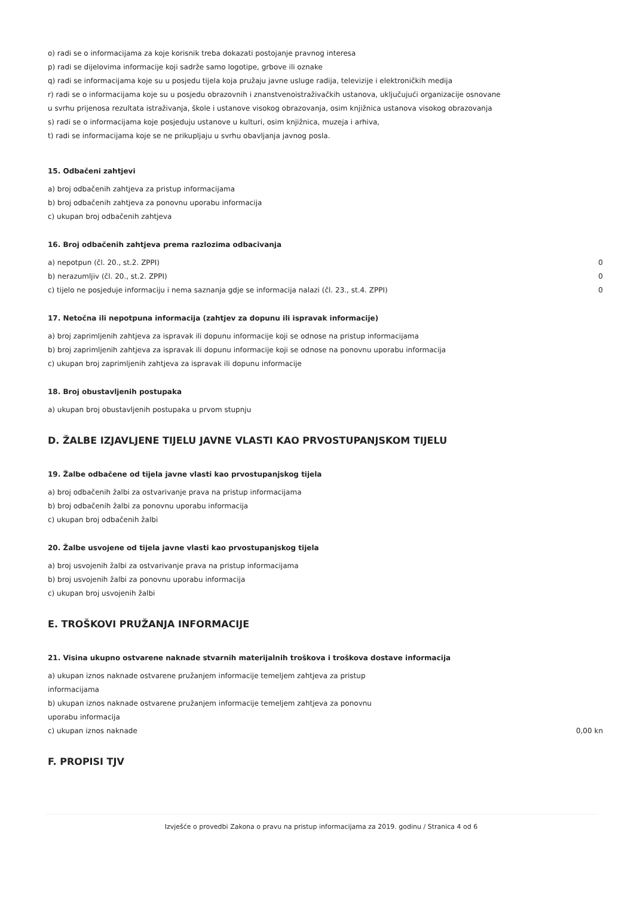o) radi se o informacijama za koje korisnik treba dokazati postojanje pravnog interesa
p) radi se dijelovima informacije koji sadrže samo logotipe, grbove ili oznake
q) radi se informacijama koje su u posjedu tijela koja pružaju javne usluge radija, televizije i elektroničkih medija
r) radi se o informacijama koje su u posjedu obrazovnih i znanstvenoistraživačkih ustanova, uključujući organizacije osnovane
u svrhu prijenosa rezultata istraživanja, škole i ustanove visokog obrazovanja, osim knjižnica ustanova visokog obrazovanja
s) radi se o informacijama koje posjeduju ustanove u kulturi, osim knjižnica, muzeja i arhiva,
t) radi se informacijama koje se ne prikupljaju u svrhu obavljanja javnog posla.
15. Odbačeni zahtjevi
a) broj odbačenih zahtjeva za pristup informacijama
b) broj odbačenih zahtjeva za ponovnu uporabu informacija
c) ukupan broj odbačenih zahtjeva
16. Broj odbačenih zahtjeva prema razlozima odbacivanja
a) nepotpun (čl. 20., st.2. ZPPI) 0
b) nerazumljiv (čl. 20., st.2. ZPPI) 0
c) tijelo ne posjeduje informaciju i nema saznanja gdje se informacija nalazi (čl. 23., st.4. ZPPI) 0
17. Netočna ili nepotpuna informacija (zahtjev za dopunu ili ispravak informacije)
a) broj zaprimljenih zahtjeva za ispravak ili dopunu informacije koji se odnose na pristup informacijama
b) broj zaprimljenih zahtjeva za ispravak ili dopunu informacije koji se odnose na ponovnu uporabu informacija
c) ukupan broj zaprimljenih zahtjeva za ispravak ili dopunu informacije
18. Broj obustavljenih postupaka
a) ukupan broj obustavljenih postupaka u prvom stupnju
D. ŽALBE IZJAVLJENE TIJELU JAVNE VLASTI KAO PRVOSTUPANJSKOM TIJELU
19. Žalbe odbačene od tijela javne vlasti kao prvostupanjskog tijela
a) broj odbačenih žalbi za ostvarivanje prava na pristup informacijama
b) broj odbačenih žalbi za ponovnu uporabu informacija
c) ukupan broj odbačenih žalbi
20. Žalbe usvojene od tijela javne vlasti kao prvostupanjskog tijela
a) broj usvojenih žalbi za ostvarivanje prava na pristup informacijama
b) broj usvojenih žalbi za ponovnu uporabu informacija
c) ukupan broj usvojenih žalbi
E. TROŠKOVI PRUŽANJA INFORMACIJE
21. Visina ukupno ostvarene naknade stvarnih materijalnih troškova i troškova dostave informacija
a) ukupan iznos naknade ostvarene pružanjem informacije temeljem zahtjeva za pristup
informacijama
b) ukupan iznos naknade ostvarene pružanjem informacije temeljem zahtjeva za ponovnu
uporabu informacija
c) ukupan iznos naknade 0,00 kn
F. PROPISI TJV
Izvješće o provedbi Zakona o pravu na pristup informacijama za 2019. godinu / Stranica 4 od 6